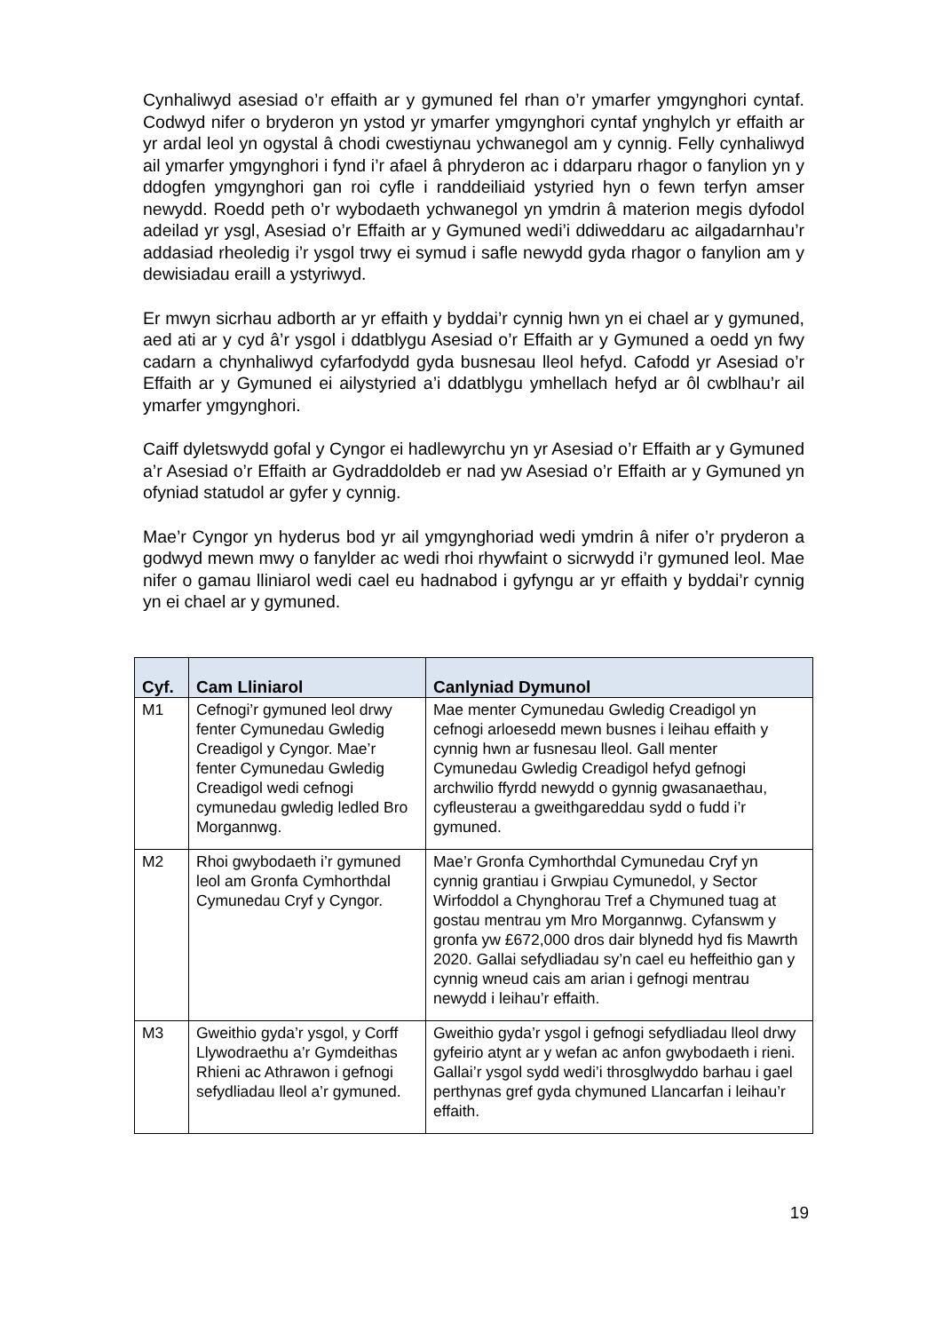Cynhaliwyd asesiad o’r effaith ar y gymuned fel rhan o’r ymarfer ymgynghori cyntaf. Codwyd nifer o bryderon yn ystod yr ymarfer ymgynghori cyntaf ynghylch yr effaith ar yr ardal leol yn ogystal â chodi cwestiynau ychwanegol am y cynnig. Felly cynhaliwyd ail ymarfer ymgynghori i fynd i’r afael â phryderon ac i ddarparu rhagor o fanylion yn y ddogfen ymgynghori gan roi cyfle i randdeiliaid ystyried hyn o fewn terfyn amser newydd. Roedd peth o’r wybodaeth ychwanegol yn ymdrin â materion megis dyfodol adeilad yr ysgl, Asesiad o’r Effaith ar y Gymuned wedi’i ddiweddaru ac ailgadarnhau’r addasiad rheoledig i’r ysgol trwy ei symud i safle newydd gyda rhagor o fanylion am y dewisiadau eraill a ystyriwyd.
Er mwyn sicrhau adborth ar yr effaith y byddai’r cynnig hwn yn ei chael ar y gymuned, aed ati ar y cyd â’r ysgol i ddatblygu Asesiad o’r Effaith ar y Gymuned a oedd yn fwy cadarn a chynhaliwyd cyfarfodydd gyda busnesau lleol hefyd. Cafodd yr Asesiad o’r Effaith ar y Gymuned ei ailystyried a’i ddatblygu ymhellach hefyd ar ôl cwblhau’r ail ymarfer ymgynghori.
Caiff dyletswydd gofal y Cyngor ei hadlewyrchu yn yr Asesiad o’r Effaith ar y Gymuned a’r Asesiad o’r Effaith ar Gydraddoldeb er nad yw Asesiad o’r Effaith ar y Gymuned yn ofyniad statudol ar gyfer y cynnig.
Mae’r Cyngor yn hyderus bod yr ail ymgynghoriad wedi ymdrin â nifer o’r pryderon a godwyd mewn mwy o fanylder ac wedi rhoi rhywfaint o sicrwydd i’r gymuned leol. Mae nifer o gamau lliniarol wedi cael eu hadnabod i gyfyngu ar yr effaith y byddai’r cynnig yn ei chael ar y gymuned.
| Cyf. | Cam Lliniarol | Canlyniad Dymunol |
| --- | --- | --- |
| M1 | Cefnogi’r gymuned leol drwy fenter Cymunedau Gwledig Creadigol y Cyngor. Mae’r fenter Cymunedau Gwledig Creadigol wedi cefnogi cymunedau gwledig ledled Bro Morgannwg. | Mae menter Cymunedau Gwledig Creadigol yn cefnogi arloesedd mewn busnes i leihau effaith y cynnig hwn ar fusnesau lleol. Gall menter Cymunedau Gwledig Creadigol hefyd gefnogi archwilio ffyrdd newydd o gynnig gwasanaethau, cyfleusterau a gweithgareddau sydd o fudd i’r gymuned. |
| M2 | Rhoi gwybodaeth i’r gymuned leol am Gronfa Cymhorthdal Cymunedau Cryf y Cyngor. | Mae’r Gronfa Cymhorthdal Cymunedau Cryf yn cynnig grantiau i Grwpiau Cymunedol, y Sector Wirfoddol a Chynghorau Tref a Chymuned tuag at gostau mentrau ym Mro Morgannwg. Cyfanswm y gronfa yw £672,000 dros dair blynedd hyd fis Mawrth 2020. Gallai sefydliadau sy’n cael eu heffeithio gan y cynnig wneud cais am arian i gefnogi mentrau newydd i leihau’r effaith. |
| M3 | Gweithio gyda’r ysgol, y Corff Llywodraethu a’r Gymdeithas Rhieni ac Athrawon i gefnogi sefydliadau lleol a’r gymuned. | Gweithio gyda’r ysgol i gefnogi sefydliadau lleol drwy gyfeirio atynt ar y wefan ac anfon gwybodaeth i rieni. Gallai’r ysgol sydd wedi’i throsglwyddo barhau i gael perthynas gref gyda chymuned Llancarfan i leihau’r effaith. |
19